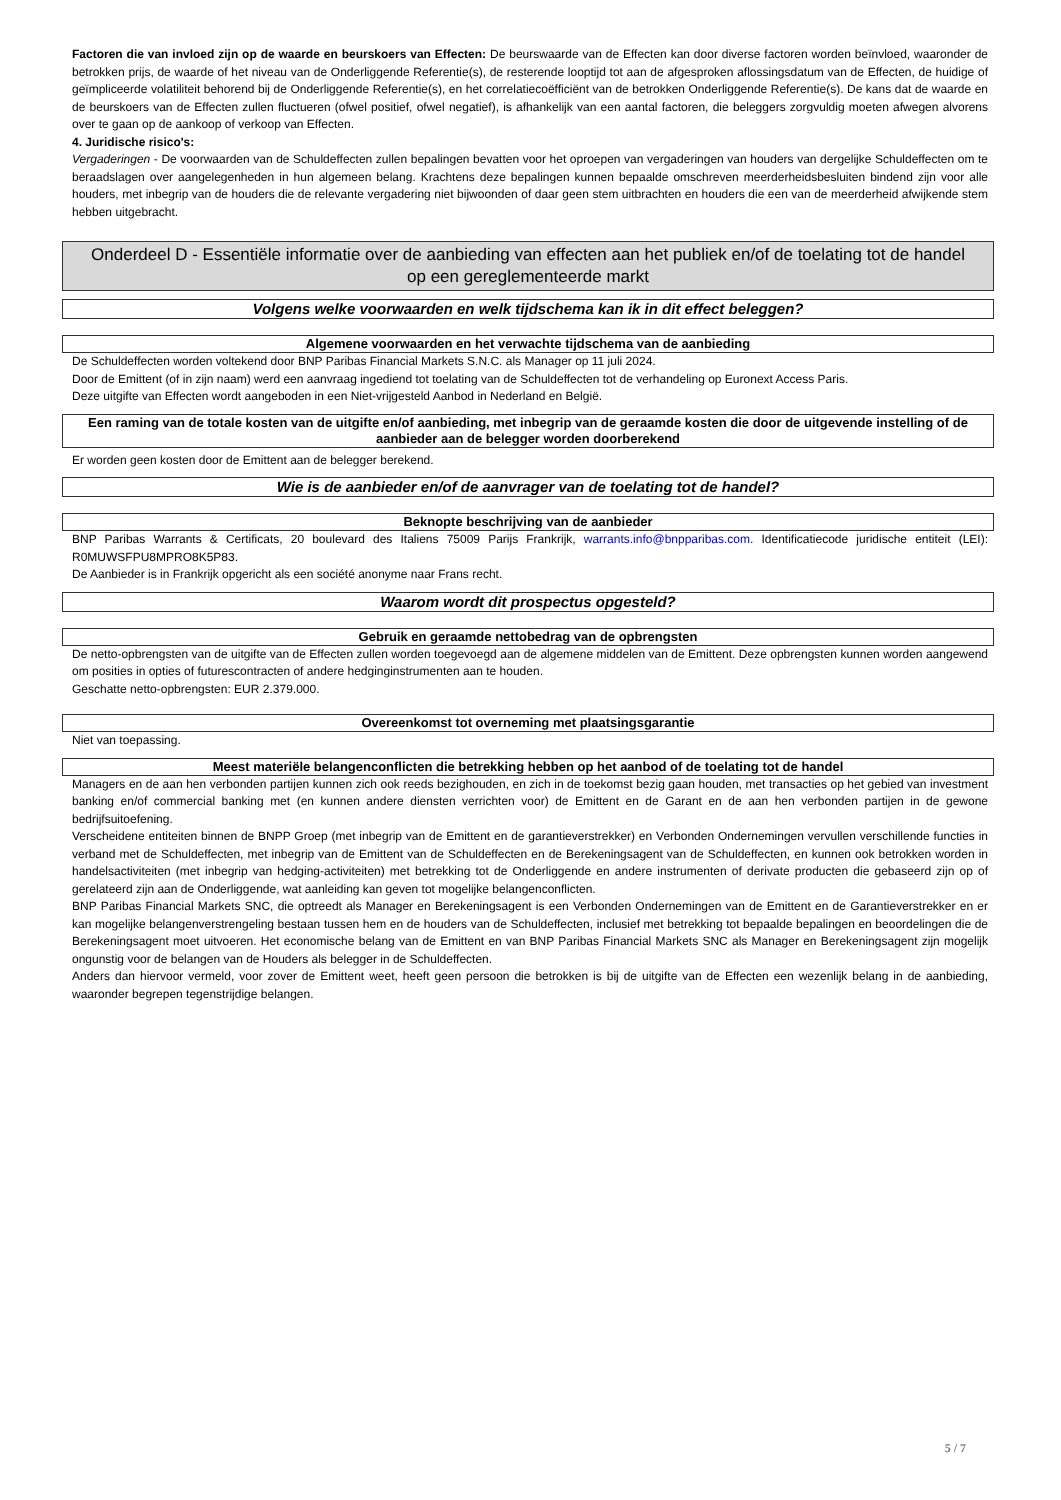Factoren die van invloed zijn op de waarde en beurskoers van Effecten: De beurswaarde van de Effecten kan door diverse factoren worden beïnvloed, waaronder de betrokken prijs, de waarde of het niveau van de Onderliggende Referentie(s), de resterende looptijd tot aan de afgesproken aflossingsdatum van de Effecten, de huidige of geïmpliceerde volatiliteit behorend bij de Onderliggende Referentie(s), en het correlatiecoëfficiënt van de betrokken Onderliggende Referentie(s). De kans dat de waarde en de beurskoers van de Effecten zullen fluctueren (ofwel positief, ofwel negatief), is afhankelijk van een aantal factoren, die beleggers zorgvuldig moeten afwegen alvorens over te gaan op de aankoop of verkoop van Effecten.
4. Juridische risico's:
Vergaderingen - De voorwaarden van de Schuldeffecten zullen bepalingen bevatten voor het oproepen van vergaderingen van houders van dergelijke Schuldeffecten om te beraadslagen over aangelegenheden in hun algemeen belang. Krachtens deze bepalingen kunnen bepaalde omschreven meerderheidsbesluiten bindend zijn voor alle houders, met inbegrip van de houders die de relevante vergadering niet bijwoonden of daar geen stem uitbrachten en houders die een van de meerderheid afwijkende stem hebben uitgebracht.
Onderdeel D - Essentiële informatie over de aanbieding van effecten aan het publiek en/of de toelating tot de handel op een gereglementeerde markt
Volgens welke voorwaarden en welk tijdschema kan ik in dit effect beleggen?
Algemene voorwaarden en het verwachte tijdschema van de aanbieding
De Schuldeffecten worden voltekend door BNP Paribas Financial Markets S.N.C. als Manager op 11 juli 2024.
Door de Emittent (of in zijn naam) werd een aanvraag ingediend tot toelating van de Schuldeffecten tot de verhandeling op Euronext Access Paris.
Deze uitgifte van Effecten wordt aangeboden in een Niet-vrijgesteld Aanbod in Nederland en België.
Een raming van de totale kosten van de uitgifte en/of aanbieding, met inbegrip van de geraamde kosten die door de uitgevende instelling of de aanbieder aan de belegger worden doorberekend
Er worden geen kosten door de Emittent aan de belegger berekend.
Wie is de aanbieder en/of de aanvrager van de toelating tot de handel?
Beknopte beschrijving van de aanbieder
BNP Paribas Warrants & Certificats, 20 boulevard des Italiens 75009 Parijs Frankrijk, warrants.info@bnpparibas.com. Identificatiecode juridische entiteit (LEI): R0MUWSFPU8MPRO8K5P83.
De Aanbieder is in Frankrijk opgericht als een société anonyme naar Frans recht.
Waarom wordt dit prospectus opgesteld?
Gebruik en geraamde nettobedrag van de opbrengsten
De netto-opbrengsten van de uitgifte van de Effecten zullen worden toegevoegd aan de algemene middelen van de Emittent. Deze opbrengsten kunnen worden aangewend om posities in opties of futurescontracten of andere hedginginstrumenten aan te houden.
Geschatte netto-opbrengsten: EUR 2.379.000.
Overeenkomst tot overneming met plaatsingsgarantie
Niet van toepassing.
Meest materiële belangenconflicten die betrekking hebben op het aanbod of de toelating tot de handel
Managers en de aan hen verbonden partijen kunnen zich ook reeds bezighouden, en zich in de toekomst bezig gaan houden, met transacties op het gebied van investment banking en/of commercial banking met (en kunnen andere diensten verrichten voor) de Emittent en de Garant en de aan hen verbonden partijen in de gewone bedrijfsuitoefening.
Verscheidene entiteiten binnen de BNPP Groep (met inbegrip van de Emittent en de garantieverstrekker) en Verbonden Ondernemingen vervullen verschillende functies in verband met de Schuldeffecten, met inbegrip van de Emittent van de Schuldeffecten en de Berekeningsagent van de Schuldeffecten, en kunnen ook betrokken worden in handelsactiviteiten (met inbegrip van hedging-activiteiten) met betrekking tot de Onderliggende en andere instrumenten of derivate producten die gebaseerd zijn op of gerelateerd zijn aan de Onderliggende, wat aanleiding kan geven tot mogelijke belangenconflicten.
BNP Paribas Financial Markets SNC, die optreedt als Manager en Berekeningsagent is een Verbonden Ondernemingen van de Emittent en de Garantieverstrekker en er kan mogelijke belangenverstrengeling bestaan tussen hem en de houders van de Schuldeffecten, inclusief met betrekking tot bepaalde bepalingen en beoordelingen die de Berekeningsagent moet uitvoeren. Het economische belang van de Emittent en van BNP Paribas Financial Markets SNC als Manager en Berekeningsagent zijn mogelijk ongunstig voor de belangen van de Houders als belegger in de Schuldeffecten.
Anders dan hiervoor vermeld, voor zover de Emittent weet, heeft geen persoon die betrokken is bij de uitgifte van de Effecten een wezenlijk belang in de aanbieding, waaronder begrepen tegenstrijdige belangen.
5 / 7